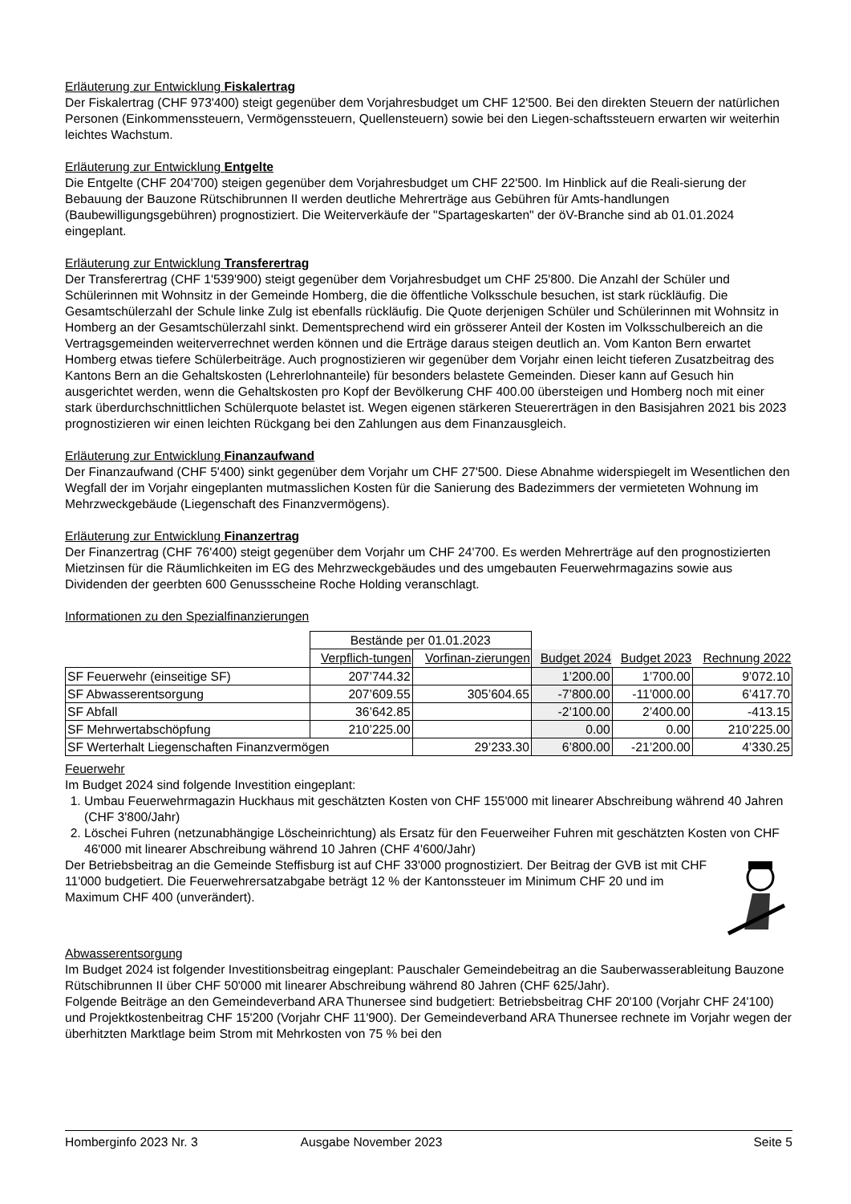Erläuterung zur Entwicklung Fiskalertrag
Der Fiskalertrag (CHF 973'400) steigt gegenüber dem Vorjahresbudget um CHF 12'500. Bei den direkten Steuern der natürlichen Personen (Einkommenssteuern, Vermögenssteuern, Quellensteuern) sowie bei den Liegen-schaftssteuern erwarten wir weiterhin leichtes Wachstum.
Erläuterung zur Entwicklung Entgelte
Die Entgelte (CHF 204'700) steigen gegenüber dem Vorjahresbudget um CHF 22'500. Im Hinblick auf die Reali-sierung der Bebauung der Bauzone Rütschibrunnen II werden deutliche Mehrerträge aus Gebühren für Amts-handlungen (Baubewilligungsgebühren) prognostiziert. Die Weiterverkäufe der "Spartageskarten" der öV-Branche sind ab 01.01.2024 eingeplant.
Erläuterung zur Entwicklung Transferertrag
Der Transferertrag (CHF 1'539'900) steigt gegenüber dem Vorjahresbudget um CHF 25'800. Die Anzahl der Schüler und Schülerinnen mit Wohnsitz in der Gemeinde Homberg, die die öffentliche Volksschule besuchen, ist stark rückläufig. Die Gesamtschülerzahl der Schule linke Zulg ist ebenfalls rückläufig. Die Quote derjenigen Schüler und Schülerinnen mit Wohnsitz in Homberg an der Gesamtschülerzahl sinkt. Dementsprechend wird ein grösserer Anteil der Kosten im Volksschulbereich an die Vertragsgemeinden weiterverrechnet werden können und die Erträge daraus steigen deutlich an. Vom Kanton Bern erwartet Homberg etwas tiefere Schülerbeiträge. Auch prognostizieren wir gegenüber dem Vorjahr einen leicht tieferen Zusatzbeitrag des Kantons Bern an die Gehaltskosten (Lehrerlohnanteile) für besonders belastete Gemeinden. Dieser kann auf Gesuch hin ausgerichtet werden, wenn die Gehaltskosten pro Kopf der Bevölkerung CHF 400.00 übersteigen und Homberg noch mit einer stark überdurchschnittlichen Schülerquote belastet ist. Wegen eigenen stärkeren Steuererträgen in den Basisjahren 2021 bis 2023 prognostizieren wir einen leichten Rückgang bei den Zahlungen aus dem Finanzausgleich.
Erläuterung zur Entwicklung Finanzaufwand
Der Finanzaufwand (CHF 5'400) sinkt gegenüber dem Vorjahr um CHF 27'500. Diese Abnahme widerspiegelt im Wesentlichen den Wegfall der im Vorjahr eingeplanten mutmasslichen Kosten für die Sanierung des Badezimmers der vermieteten Wohnung im Mehrzweckgebäude (Liegenschaft des Finanzvermögens).
Erläuterung zur Entwicklung Finanzertrag
Der Finanzertrag (CHF 76'400) steigt gegenüber dem Vorjahr um CHF 24'700. Es werden Mehrerträge auf den prognostizierten Mietzinsen für die Räumlichkeiten im EG des Mehrzweckgebäudes und des umgebauten Feuerwehrmagazins sowie aus Dividenden der geerbten 600 Genussscheine Roche Holding veranschlagt.
Informationen zu den Spezialfinanzierungen
| | Bestände per 01.01.2023 | | | | |
| | Verpflich-tungen | Vorfinan-zierungen | Budget 2024 | Budget 2023 | Rechnung 2022 |
| SF Feuerwehr (einseitige SF) | 207’744.32 | | 1’200.00 | 1’700.00 | 9’072.10 |
| SF Abwasserentsorgung | 207’609.55 | 305’604.65 | -7’800.00 | -11’000.00 | 6’417.70 |
| SF Abfall | 36’642.85 | | -2’100.00 | 2’400.00 | -413.15 |
| SF Mehrwertabschöpfung | 210’225.00 | | 0.00 | 0.00 | 210’225.00 |
| SF Werterhalt Liegenschaften Finanzvermögen | | 29’233.30 | 6’800.00 | -21’200.00 | 4’330.25 |
Feuerwehr
Im Budget 2024 sind folgende Investition eingeplant:
1. Umbau Feuerwehrmagazin Huckhaus mit geschätzten Kosten von CHF 155'000 mit linearer Abschreibung während 40 Jahren (CHF 3'800/Jahr)
2. Löschei Fuhren (netzunabhängige Löscheinrichtung) als Ersatz für den Feuerweiher Fuhren mit geschätzten Kosten von CHF 46'000 mit linearer Abschreibung während 10 Jahren (CHF 4'600/Jahr)
Der Betriebsbeitrag an die Gemeinde Steffisburg ist auf CHF 33'000 prognostiziert. Der Beitrag der GVB ist mit CHF 11'000 budgetiert. Die Feuerwehrersatzabgabe beträgt 12 % der Kantonssteuer im Minimum CHF 20 und im Maximum CHF 400 (unverändert).
Abwasserentsorgung
Im Budget 2024 ist folgender Investitionsbeitrag eingeplant: Pauschaler Gemeindebeitrag an die Sauberwasserableitung Bauzone Rütschibrunnen II über CHF 50'000 mit linearer Abschreibung während 80 Jahren (CHF 625/Jahr).
Folgende Beiträge an den Gemeindeverband ARA Thunersee sind budgetiert: Betriebsbeitrag CHF 20'100 (Vorjahr CHF 24'100) und Projektkostenbeitrag CHF 15'200 (Vorjahr CHF 11'900). Der Gemeindeverband ARA Thunersee rechnete im Vorjahr wegen der überhitzten Marktlage beim Strom mit Mehrkosten von 75 % bei den
Homberginfo 2023 Nr. 3 Ausgabe November 2023 Seite 5